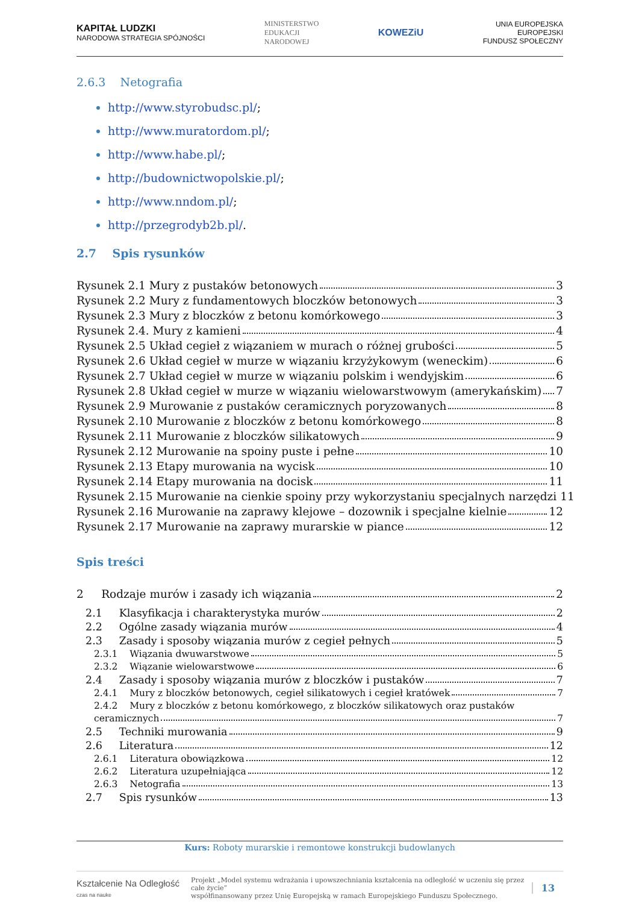KAPITAŁ LUDZKI
NARODOWA STRATEGIA SPÓJNOŚCI
MINISTERSTWO
EDUKACJI
NARODOWEJ
KOWEZiU
UNIA EUROPEJSKA
EUROPEJSKI
FUNDUSZ SPOŁECZNY
2.6.3 Netografia
http://www.styrobudsc.pl/;
http://www.muratordom.pl/;
http://www.habe.pl/;
http://budownictwopolskie.pl/;
http://www.nndom.pl/;
http://przegrodyb2b.pl/.
2.7 Spis rysunków
Rysunek 2.1 Mury z pustaków betonowych 3
Rysunek 2.2 Mury z fundamentowych bloczków betonowych 3
Rysunek 2.3 Mury z bloczków z betonu komórkowego 3
Rysunek 2.4. Mury z kamieni 4
Rysunek 2.5 Układ cegieł z wiązaniem w murach o różnej grubości 5
Rysunek 2.6 Układ cegieł w murze w wiązaniu krzyżykowym (weneckim) 6
Rysunek 2.7 Układ cegieł w murze w wiązaniu polskim i wendyjskim 6
Rysunek 2.8 Układ cegieł w murze w wiązaniu wielowarstwowym (amerykańskim) 7
Rysunek 2.9 Murowanie z pustaków ceramicznych poryzowanych 8
Rysunek 2.10 Murowanie z bloczków z betonu komórkowego 8
Rysunek 2.11 Murowanie z bloczków silikatowych 9
Rysunek 2.12 Murowanie na spoiny puste i pełne 10
Rysunek 2.13 Etapy murowania na wycisk 10
Rysunek 2.14 Etapy murowania na docisk 11
Rysunek 2.15 Murowanie na cienkie spoiny przy wykorzystaniu specjalnych narzędzi 11
Rysunek 2.16 Murowanie na zaprawy klejowe – dozownik i specjalne kielnie 12
Rysunek 2.17 Murowanie na zaprawy murarskie w piance 12
Spis treści
2 Rodzaje murów i zasady ich wiązania 2
2.1 Klasyfikacja i charakterystyka murów 2
2.2 Ogólne zasady wiązania murów 4
2.3 Zasady i sposoby wiązania murów z cegieł pełnych 5
2.3.1 Wiązania dwuwarstwowe 5
2.3.2 Wiązanie wielowarstwowe 6
2.4 Zasady i sposoby wiązania murów z bloczków i pustaków 7
2.4.1 Mury z bloczków betonowych, cegieł silikatowych i cegieł kratówek 7
2.4.2 Mury z bloczków z betonu komórkowego, z bloczków silikatowych oraz pustaków
ceramicznych 7
2.5 Techniki murowania 9
2.6 Literatura 12
2.6.1 Literatura obowiązkowa 12
2.6.2 Literatura uzupełniająca 12
2.6.3 Netografia 13
2.7 Spis rysunków 13
Kurs: Roboty murarskie i remontowe konstrukcji budowlanych
Kształcenie Na Odległość
czas na nauke
Projekt „Model systemu wdrażania i upowszechniania kształcenia na odległość w uczeniu się przez całe życie”
współfinansowany przez Unię Europejską w ramach Europejskiego Funduszu Społecznego.
13